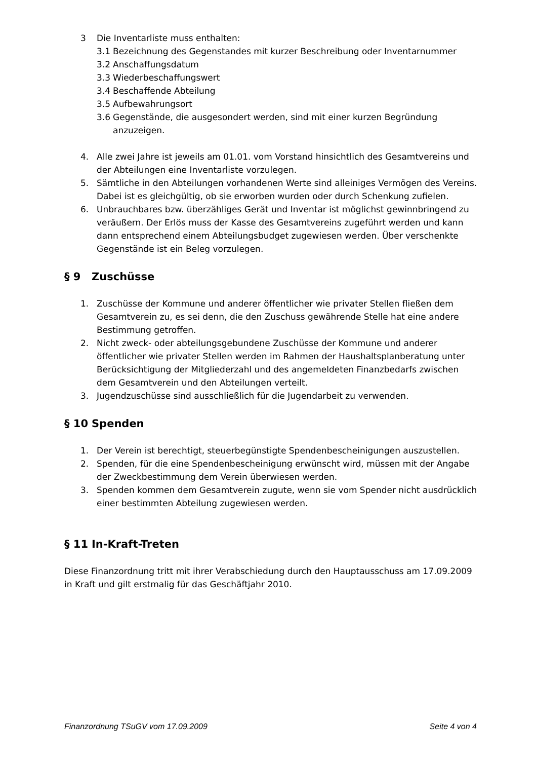3 Die Inventarliste muss enthalten:
3.1 Bezeichnung des Gegenstandes mit kurzer Beschreibung oder Inventarnummer
3.2 Anschaffungsdatum
3.3 Wiederbeschaffungswert
3.4 Beschaffende Abteilung
3.5 Aufbewahrungsort
3.6 Gegenstände, die ausgesondert werden, sind mit einer kurzen Begründung anzuzeigen.
4. Alle zwei Jahre ist jeweils am 01.01. vom Vorstand hinsichtlich des Gesamtvereins und der Abteilungen eine Inventarliste vorzulegen.
5. Sämtliche in den Abteilungen vorhandenen Werte sind alleiniges Vermögen des Vereins. Dabei ist es gleichgültig, ob sie erworben wurden oder durch Schenkung zufielen.
6. Unbrauchbares bzw. überzähliges Gerät und Inventar ist möglichst gewinnbringend zu veräußern. Der Erlös muss der Kasse des Gesamtvereins zugeführt werden und kann dann entsprechend einem Abteilungsbudget zugewiesen werden. Über verschenkte Gegenstände ist ein Beleg vorzulegen.
§ 9 Zuschüsse
1. Zuschüsse der Kommune und anderer öffentlicher wie privater Stellen fließen dem Gesamtverein zu, es sei denn, die den Zuschuss gewährende Stelle hat eine andere Bestimmung getroffen.
2. Nicht zweck- oder abteilungsgebundene Zuschüsse der Kommune und anderer öffentlicher wie privater Stellen werden im Rahmen der Haushaltsplanberatung unter Berücksichtigung der Mitgliederzahl und des angemeldeten Finanzbedarfs zwischen dem Gesamtverein und den Abteilungen verteilt.
3. Jugendzuschüsse sind ausschließlich für die Jugendarbeit zu verwenden.
§ 10 Spenden
1. Der Verein ist berechtigt, steuerbegünstigte Spendenbescheinigungen auszustellen.
2. Spenden, für die eine Spendenbescheinigung erwünscht wird, müssen mit der Angabe der Zweckbestimmung dem Verein überwiesen werden.
3. Spenden kommen dem Gesamtverein zugute, wenn sie vom Spender nicht ausdrücklich einer bestimmten Abteilung zugewiesen werden.
§ 11 In-Kraft-Treten
Diese Finanzordnung tritt mit ihrer Verabschiedung durch den Hauptausschuss am 17.09.2009 in Kraft und gilt erstmalig für das Geschäftjahr 2010.
Finanzordnung TSuGV vom 17.09.2009 Seite 4 von 4